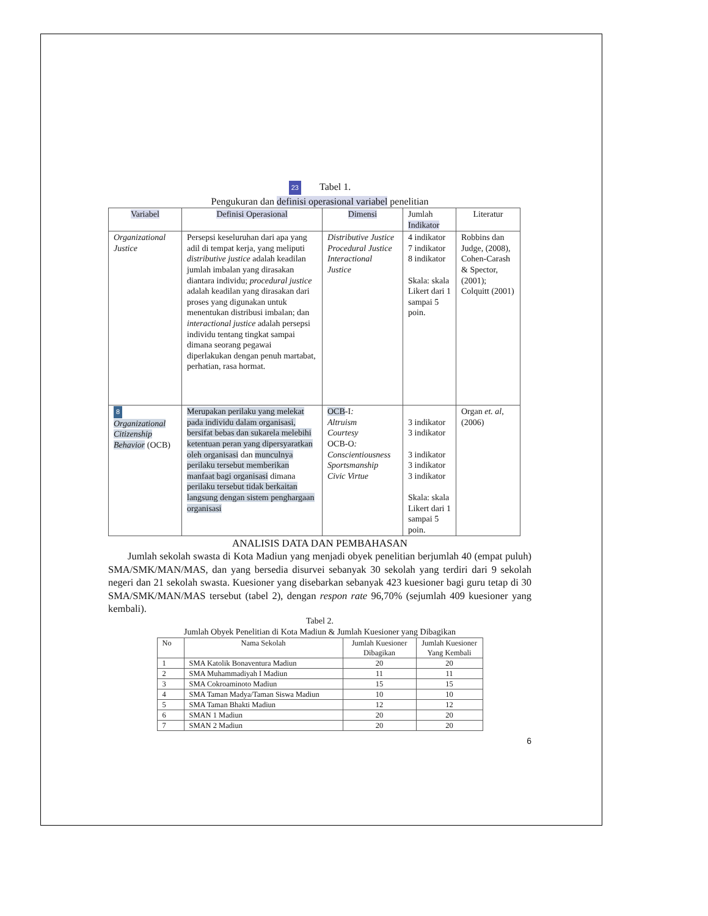23 Tabel 1.
Pengukuran dan definisi operasional variabel penelitian
| Variabel | Definisi Operasional | Dimensi | Jumlah Indikator | Literatur |
| --- | --- | --- | --- | --- |
| Organizational Justice | Persepsi keseluruhan dari apa yang adil di tempat kerja, yang meliputi distributive justice adalah keadilan jumlah imbalan yang dirasakan diantara individu; procedural justice adalah keadilan yang dirasakan dari proses yang digunakan untuk menentukan distribusi imbalan; dan interactional justice adalah persepsi individu tentang tingkat sampai dimana seorang pegawai diperlakukan dengan penuh martabat, perhatian, rasa hormat. | Distributive Justice Procedural Justice Interactional Justice | 4 indikator 7 indikator 8 indikator Skala: skala Likert dari 1 sampai 5 poin. | Robbins dan Judge, (2008), Cohen-Carash & Spector, (2001); Colquitt (2001) |
| 8 Organizational Citizenship Behavior (OCB) | Merupakan perilaku yang melekat pada individu dalam organisasi, bersifat bebas dan sukarela melebihi ketentuan peran yang dipersyaratkan oleh organisasi dan munculnya perilaku tersebut memberikan manfaat bagi organisasi dimana perilaku tersebut tidak berkaitan langsung dengan sistem penghargaan organisasi | OCB -I : Altruism Courtesy OCB-O : Conscientiousness Sportsmanship Civic Virtue | 3 indikator 3 indikator 3 indikator 3 indikator 3 indikator Skala: skala Likert dari 1 sampai 5 poin. | Organ et. al ,(2006) |
ANALISIS DATA DAN PEMBAHASAN
Jumlah sekolah swasta di Kota Madiun yang menjadi obyek penelitian berjumlah 40 (empat puluh) SMA/SMK/MAN/MAS, dan yang bersedia disurvei sebanyak 30 sekolah yang terdiri dari 9 sekolah negeri dan 21 sekolah swasta. Kuesioner yang disebarkan sebanyak 423 kuesioner bagi guru tetap di 30 SMA/SMK/MAN/MAS tersebut (tabel 2), dengan respon rate 96,70% (sejumlah 409 kuesioner yang kembali).
Tabel 2.
Jumlah Obyek Penelitian di Kota Madiun & Jumlah Kuesioner yang Dibagikan
| No | Nama Sekolah | Jumlah Kuesioner Dibagikan | Jumlah Kuesioner Yang Kembali |
| --- | --- | --- | --- |
| 1 | SMA Katolik Bonaventura Madiun | 20 | 20 |
| 2 | SMA Muhammadiyah I Madiun | 11 | 11 |
| 3 | SMA Cokroaminoto Madiun | 15 | 15 |
| 4 | SMA Taman Madya/Taman Siswa Madiun | 10 | 10 |
| 5 | SMA Taman Bhakti Madiun | 12 | 12 |
| 6 | SMAN 1 Madiun | 20 | 20 |
| 7 | SMAN 2 Madiun | 20 | 20 |
6